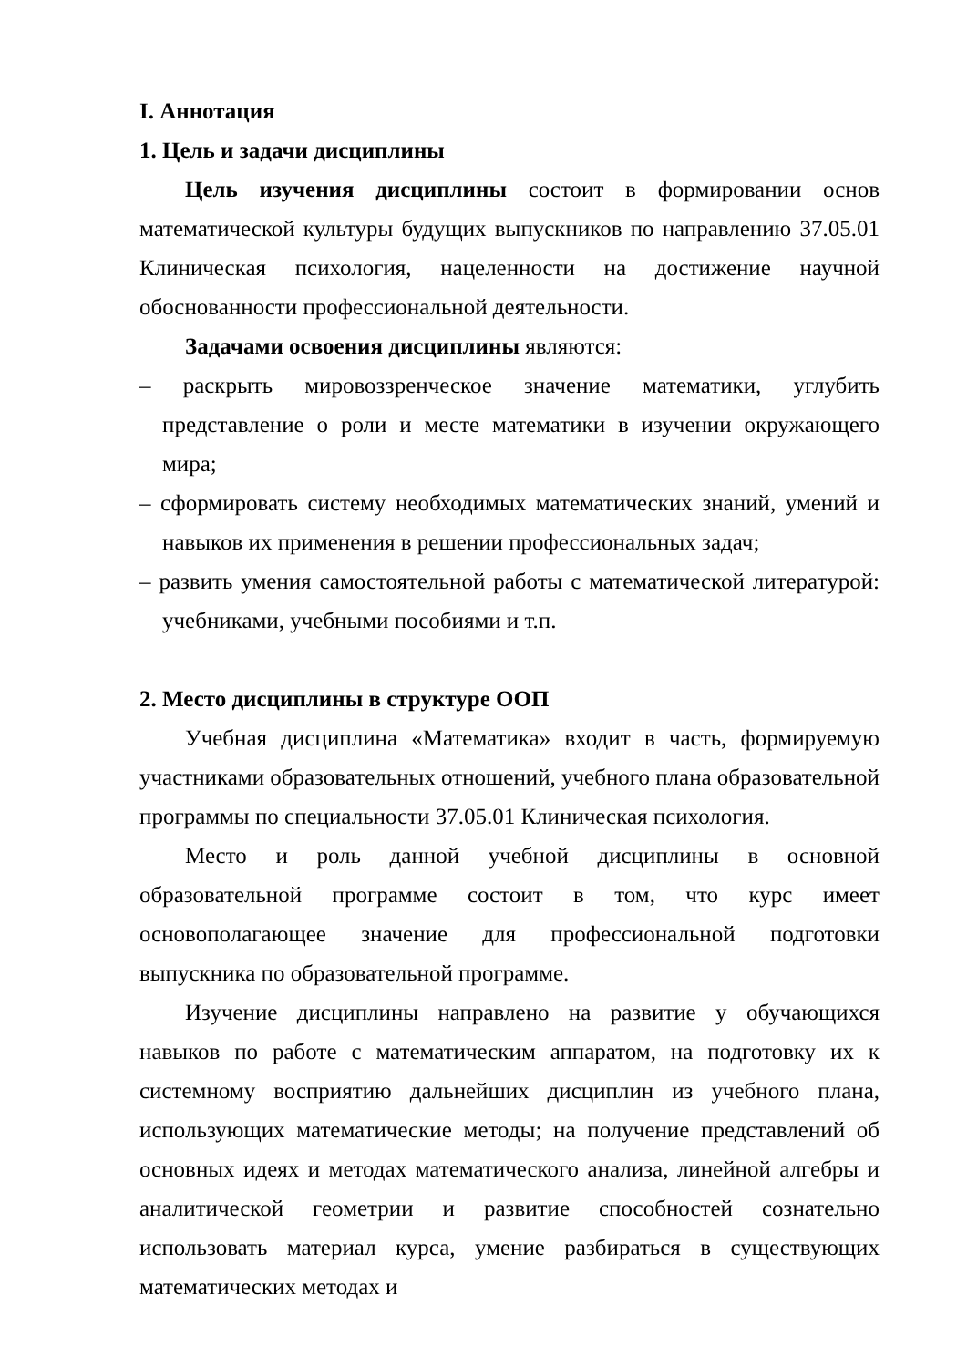I. Аннотация
1. Цель и задачи дисциплины
Цель изучения дисциплины состоит в формировании основ математической культуры будущих выпускников по направлению 37.05.01 Клиническая психология, нацеленности на достижение научной обоснованности профессиональной деятельности.
Задачами освоения дисциплины являются:
– раскрыть мировоззренческое значение математики, углубить представление о роли и месте математики в изучении окружающего мира;
– сформировать систему необходимых математических знаний, умений и навыков их применения в решении профессиональных задач;
– развить умения самостоятельной работы с математической литературой: учебниками, учебными пособиями и т.п.
2. Место дисциплины в структуре ООП
Учебная дисциплина «Математика» входит в часть, формируемую участниками образовательных отношений, учебного плана образовательной программы по специальности 37.05.01 Клиническая психология.
Место и роль данной учебной дисциплины в основной образовательной программе состоит в том, что курс имеет основополагающее значение для профессиональной подготовки выпускника по образовательной программе.
Изучение дисциплины направлено на развитие у обучающихся навыков по работе с математическим аппаратом, на подготовку их к системному восприятию дальнейших дисциплин из учебного плана, использующих математические методы; на получение представлений об основных идеях и методах математического анализа, линейной алгебры и аналитической геометрии и развитие способностей сознательно использовать материал курса, умение разбираться в существующих математических методах и